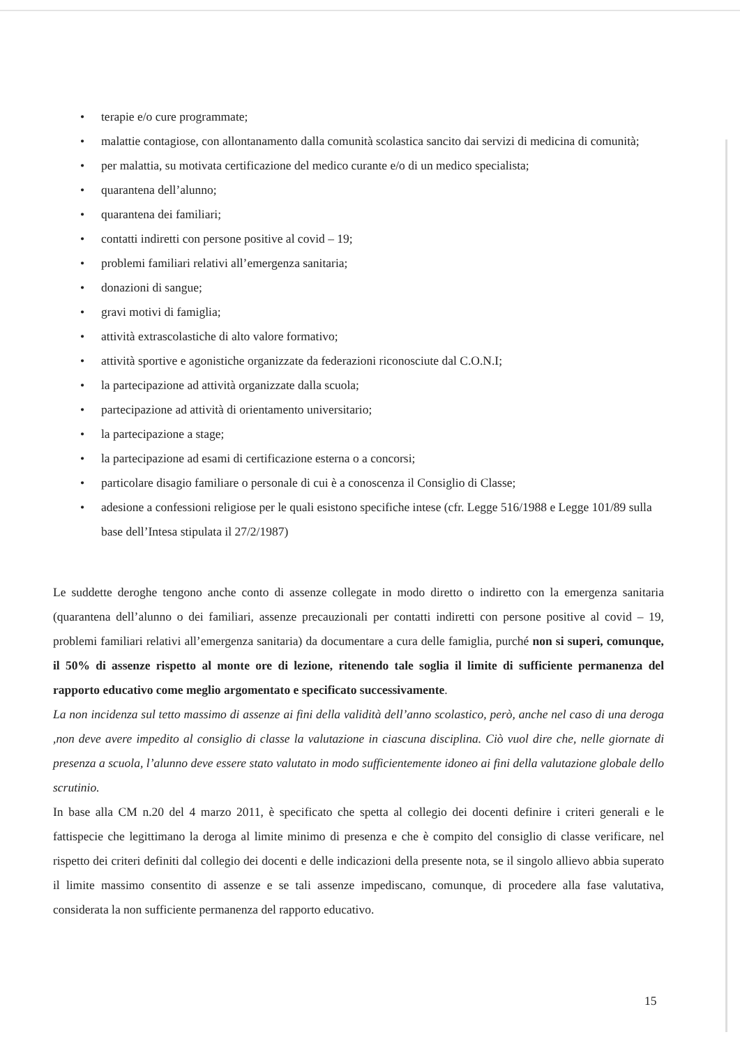• terapie e/o cure programmate;
• malattie contagiose, con allontanamento dalla comunità scolastica sancito dai servizi di medicina di comunità;
• per malattia, su motivata certificazione del medico curante e/o di un medico specialista;
• quarantena dell’alunno;
• quarantena dei familiari;
• contatti indiretti con persone positive al covid – 19;
• problemi familiari relativi all’emergenza sanitaria;
• donazioni di sangue;
• gravi motivi di famiglia;
• attività extrascolastiche di alto valore formativo;
• attività sportive e agonistiche organizzate da federazioni riconosciute dal C.O.N.I;
• la partecipazione ad attività organizzate dalla scuola;
• partecipazione ad attività di orientamento universitario;
• la partecipazione a stage;
• la partecipazione ad esami di certificazione esterna o a concorsi;
• particolare disagio familiare o personale di cui è a conoscenza il Consiglio di Classe;
• adesione a confessioni religiose per le quali esistono specifiche intese (cfr. Legge 516/1988 e Legge 101/89 sulla base dell’Intesa stipulata il 27/2/1987)
Le suddette deroghe tengono anche conto di assenze collegate in modo diretto o indiretto con la emergenza sanitaria (quarantena dell’alunno o dei familiari, assenze precauzionali per contatti indiretti con persone positive al covid – 19, problemi familiari relativi all’emergenza sanitaria) da documentare a cura delle famiglia, purché non si superi, comunque, il 50% di assenze rispetto al monte ore di lezione, ritenendo tale soglia il limite di sufficiente permanenza del rapporto educativo come meglio argomentato e specificato successivamente.
La non incidenza sul tetto massimo di assenze ai fini della validità dell’anno scolastico, però, anche nel caso di una deroga ,non deve avere impedito al consiglio di classe la valutazione in ciascuna disciplina. Ciò vuol dire che, nelle giornate di presenza a scuola, l’alunno deve essere stato valutato in modo sufficientemente idoneo ai fini della valutazione globale dello scrutinio.
In base alla CM n.20 del 4 marzo 2011, è specificato che spetta al collegio dei docenti definire i criteri generali e le fattispecie che legittimano la deroga al limite minimo di presenza e che è compito del consiglio di classe verificare, nel rispetto dei criteri definiti dal collegio dei docenti e delle indicazioni della presente nota, se il singolo allievo abbia superato il limite massimo consentito di assenze e se tali assenze impediscano, comunque, di procedere alla fase valutativa, considerata la non sufficiente permanenza del rapporto educativo.
15